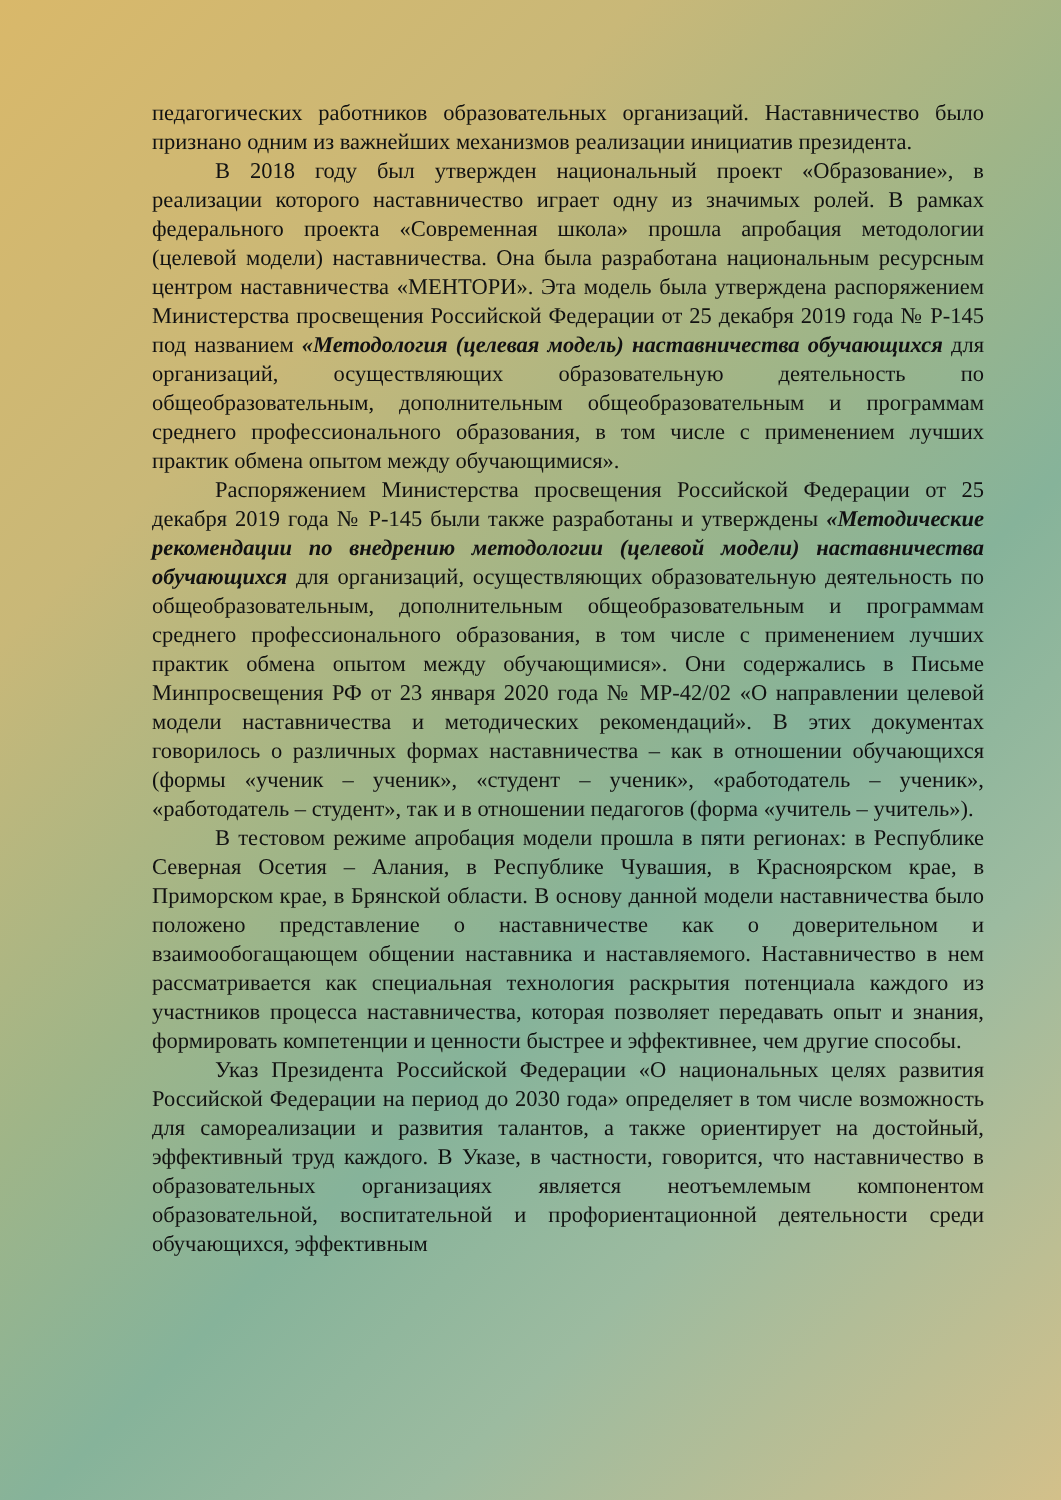педагогических работников образовательных организаций. Наставничество было признано одним из важнейших механизмов реализации инициатив президента.
В 2018 году был утвержден национальный проект «Образование», в реализации которого наставничество играет одну из значимых ролей. В рамках федерального проекта «Современная школа» прошла апробация методологии (целевой модели) наставничества. Она была разработана национальным ресурсным центром наставничества «МЕНТОРИ». Эта модель была утверждена распоряжением Министерства просвещения Российской Федерации от 25 декабря 2019 года № Р-145 под названием «Методология (целевая модель) наставничества обучающихся для организаций, осуществляющих образовательную деятельность по общеобразовательным, дополнительным общеобразовательным и программам среднего профессионального образования, в том числе с применением лучших практик обмена опытом между обучающимися».
Распоряжением Министерства просвещения Российской Федерации от 25 декабря 2019 года № Р-145 были также разработаны и утверждены «Методические рекомендации по внедрению методологии (целевой модели) наставничества обучающихся для организаций, осуществляющих образовательную деятельность по общеобразовательным, дополнительным общеобразовательным и программам среднего профессионального образования, в том числе с применением лучших практик обмена опытом между обучающимися». Они содержались в Письме Минпросвещения РФ от 23 января 2020 года № МР-42/02 «О направлении целевой модели наставничества и методических рекомендаций». В этих документах говорилось о различных формах наставничества – как в отношении обучающихся (формы «ученик – ученик», «студент – ученик», «работодатель – ученик», «работодатель – студент», так и в отношении педагогов (форма «учитель – учитель»).
В тестовом режиме апробация модели прошла в пяти регионах: в Республике Северная Осетия – Алания, в Республике Чувашия, в Красноярском крае, в Приморском крае, в Брянской области. В основу данной модели наставничества было положено представление о наставничестве как о доверительном и взаимообогащающем общении наставника и наставляемого. Наставничество в нем рассматривается как специальная технология раскрытия потенциала каждого из участников процесса наставничества, которая позволяет передавать опыт и знания, формировать компетенции и ценности быстрее и эффективнее, чем другие способы.
Указ Президента Российской Федерации «О национальных целях развития Российской Федерации на период до 2030 года» определяет в том числе возможность для самореализации и развития талантов, а также ориентирует на достойный, эффективный труд каждого. В Указе, в частности, говорится, что наставничество в образовательных организациях является неотъемлемым компонентом образовательной, воспитательной и профориентационной деятельности среди обучающихся, эффективным